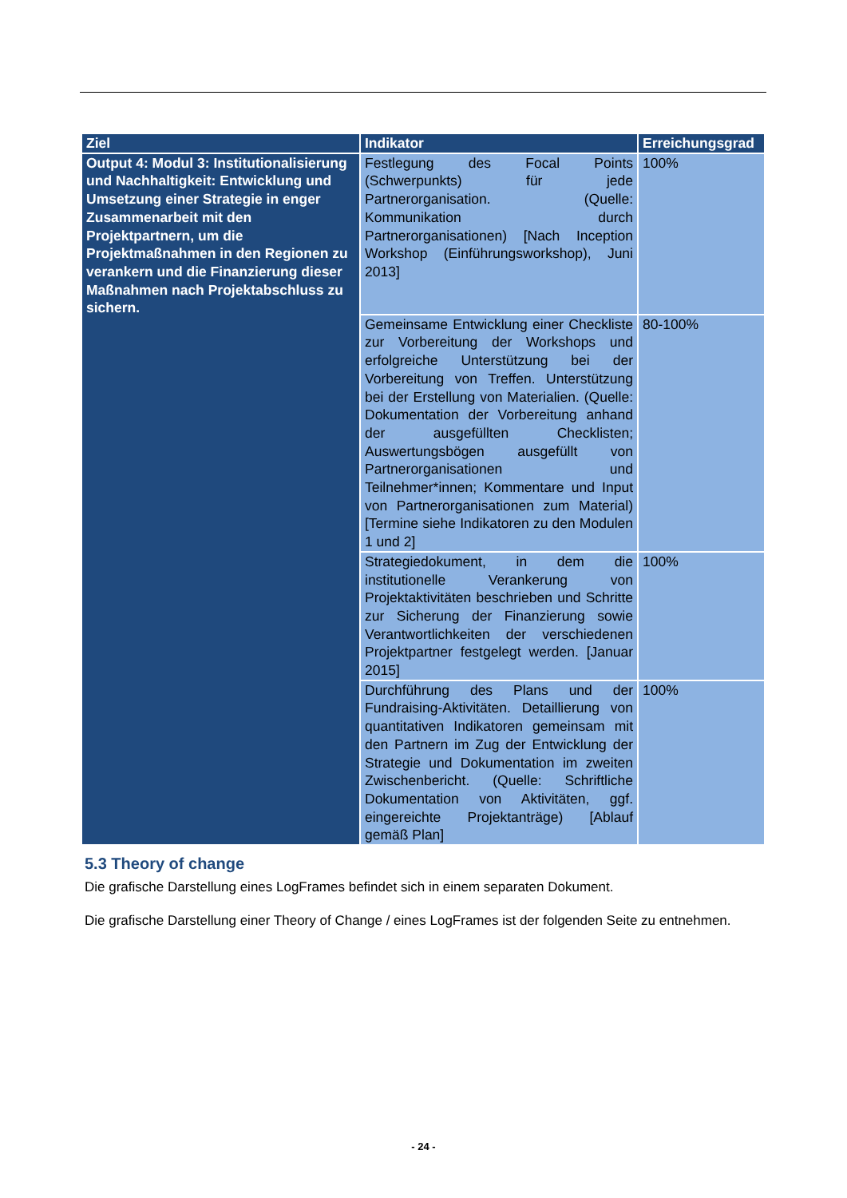| Ziel | Indikator | Erreichungsgrad |
| --- | --- | --- |
| Output 4: Modul 3: Institutionalisierung und Nachhaltigkeit: Entwicklung und Umsetzung einer Strategie in enger Zusammenarbeit mit den Projektpartnern, um die Projektmaßnahmen in den Regionen zu verankern und die Finanzierung dieser Maßnahmen nach Projektabschluss zu sichern. | Festlegung des Focal Points (Schwerpunkts) für jede Partnerorganisation. (Quelle: Kommunikation durch Partnerorganisationen) [Nach Inception Workshop (Einführungsworkshop), Juni 2013] | 100% |
| | Gemeinsame Entwicklung einer Checkliste zur Vorbereitung der Workshops und erfolgreiche Unterstützung bei der Vorbereitung von Treffen. Unterstützung bei der Erstellung von Materialien. (Quelle: Dokumentation der Vorbereitung anhand der ausgefüllten Checklisten; Auswertungsbögen ausgefüllt von Partnerorganisationen und Teilnehmer*innen; Kommentare und Input von Partnerorganisationen zum Material) [Termine siehe Indikatoren zu den Modulen 1 und 2] | 80-100% |
| | Strategiedokument, in dem die institutionelle Verankerung von Projektaktivitäten beschrieben und Schritte zur Sicherung der Finanzierung sowie Verantwortlichkeiten der verschiedenen Projektpartner festgelegt werden. [Januar 2015] | 100% |
| | Durchführung des Plans und der Fundraising-Aktivitäten. Detaillierung von quantitativen Indikatoren gemeinsam mit den Partnern im Zug der Entwicklung der Strategie und Dokumentation im zweiten Zwischenbericht. (Quelle: Schriftliche Dokumentation von Aktivitäten, ggf. eingereichte Projektanträge) [Ablauf gemäß Plan] | 100% |
5.3 Theory of change
Die grafische Darstellung eines LogFrames befindet sich in einem separaten Dokument.
Die grafische Darstellung einer Theory of Change / eines LogFrames ist der folgenden Seite zu entnehmen.
- 24 -